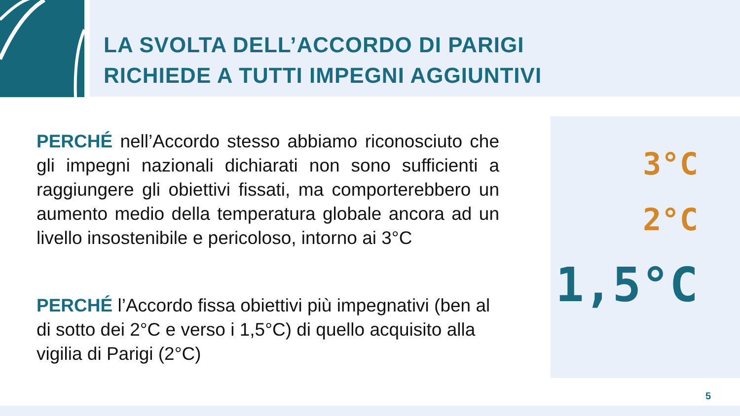LA SVOLTA DELL’ACCORDO DI PARIGI
RICHIEDE A TUTTI IMPEGNI AGGIUNTIVI
PERCHÉ nell’Accordo stesso abbiamo riconosciuto che gli impegni nazionali dichiarati non sono sufficienti a raggiungere gli obiettivi fissati, ma comporterebbero un aumento medio della temperatura globale ancora ad un livello insostenibile e pericoloso, intorno ai 3°C
PERCHÉ l’Accordo fissa obiettivi più impegnativi (ben al di sotto dei 2°C e verso i 1,5°C) di quello acquisito alla vigilia di Parigi (2°C)
3°C
2°C
1,5°C
5